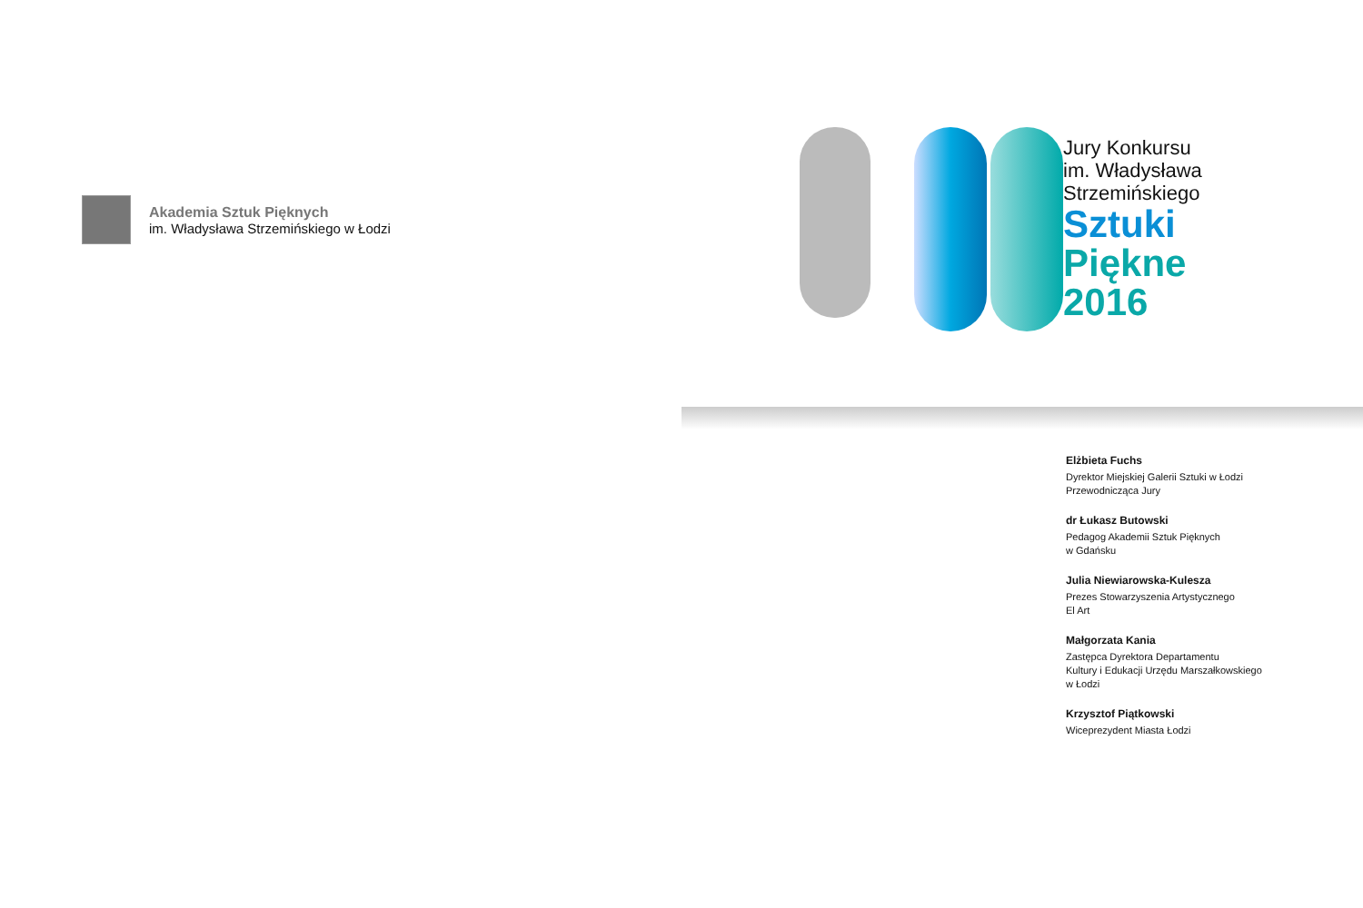Akademia Sztuk Pięknych
im. Władysława Strzemińskiego w Łodzi
Jury Konkursu
im. Władysława
Strzemińskiego
Sztuki
Piękne
2016
Elżbieta Fuchs
Dyrektor Miejskiej Galerii Sztuki w Łodzi
Przewodnicząca Jury
dr Łukasz Butowski
Pedagog Akademii Sztuk Pięknych
w Gdańsku
Julia Niewiarowska-Kulesza
Prezes Stowarzyszenia Artystycznego
El Art
Małgorzata Kania
Zastępca Dyrektora Departamentu
Kultury i Edukacji Urzędu Marszałkowskiego
w Łodzi
Krzysztof Piątkowski
Wiceprezydent Miasta Łodzi